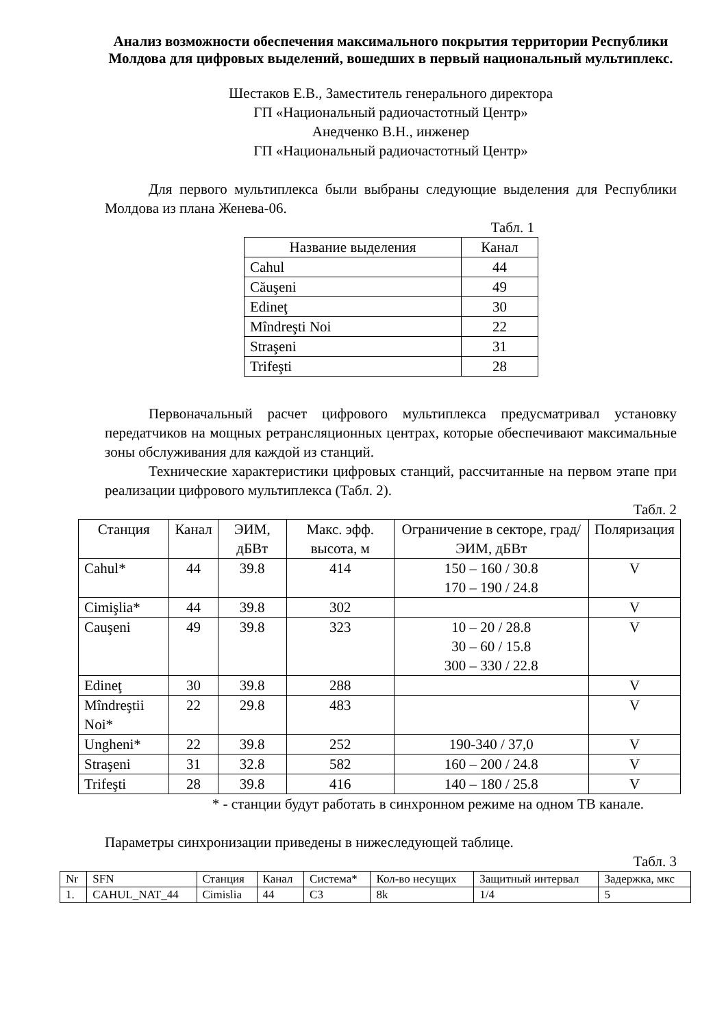Анализ возможности обеспечения максимального покрытия территории Республики Молдова для цифровых выделений, вошедших в первый национальный мультиплекс.
Шестаков Е.В., Заместитель генерального директора
ГП «Национальный радиочастотный Центр»
Анедченко В.Н., инженер
ГП «Национальный радиочастотный Центр»
Для первого мультиплекса были выбраны следующие выделения для Республики Молдова из плана Женева-06.
Табл. 1
| Название выделения | Канал |
| --- | --- |
| Cahul | 44 |
| Căuşeni | 49 |
| Edineţ | 30 |
| Mîndreşti Noi | 22 |
| Straşeni | 31 |
| Trifeşti | 28 |
Первоначальный расчет цифрового мультиплекса предусматривал установку передатчиков на мощных ретрансляционных центрах, которые обеспечивают максимальные зоны обслуживания для каждой из станций.
Технические характеристики цифровых станций, рассчитанные на первом этапе при реализации цифрового мультиплекса (Табл. 2).
Табл. 2
| Станция | Канал | ЭИМ, дБВт | Макс. эфф. высота, м | Ограничение в секторе, град/ ЭИМ, дБВт | Поляризация |
| --- | --- | --- | --- | --- | --- |
| Cahul* | 44 | 39.8 | 414 | 150 – 160 / 30.8 170 – 190 / 24.8 | V |
| Cimişlia* | 44 | 39.8 | 302 | | V |
| Cauşeni | 49 | 39.8 | 323 | 10 – 20 / 28.8 30 – 60 / 15.8 300 – 330 / 22.8 | V |
| Edineţ | 30 | 39.8 | 288 | | V |
| Mîndreştii Noi* | 22 | 29.8 | 483 | | V |
| Ungheni* | 22 | 39.8 | 252 | 190-340 / 37,0 | V |
| Straşeni | 31 | 32.8 | 582 | 160 – 200 / 24.8 | V |
| Trifeşti | 28 | 39.8 | 416 | 140 – 180 / 25.8 | V |
* - станции будут работать в синхронном режиме на одном ТВ канале.
Параметры синхронизации приведены в нижеследующей таблице.
Табл. 3
| Nr | SFN | Станция | Канал | Система* | Кол-во несущих | Защитный интервал | Задержка, мкс |
| --- | --- | --- | --- | --- | --- | --- | --- |
| 1. | CAHUL_NAT_44 | Cimislia | 44 | C3 | 8k | 1/4 | 5 |